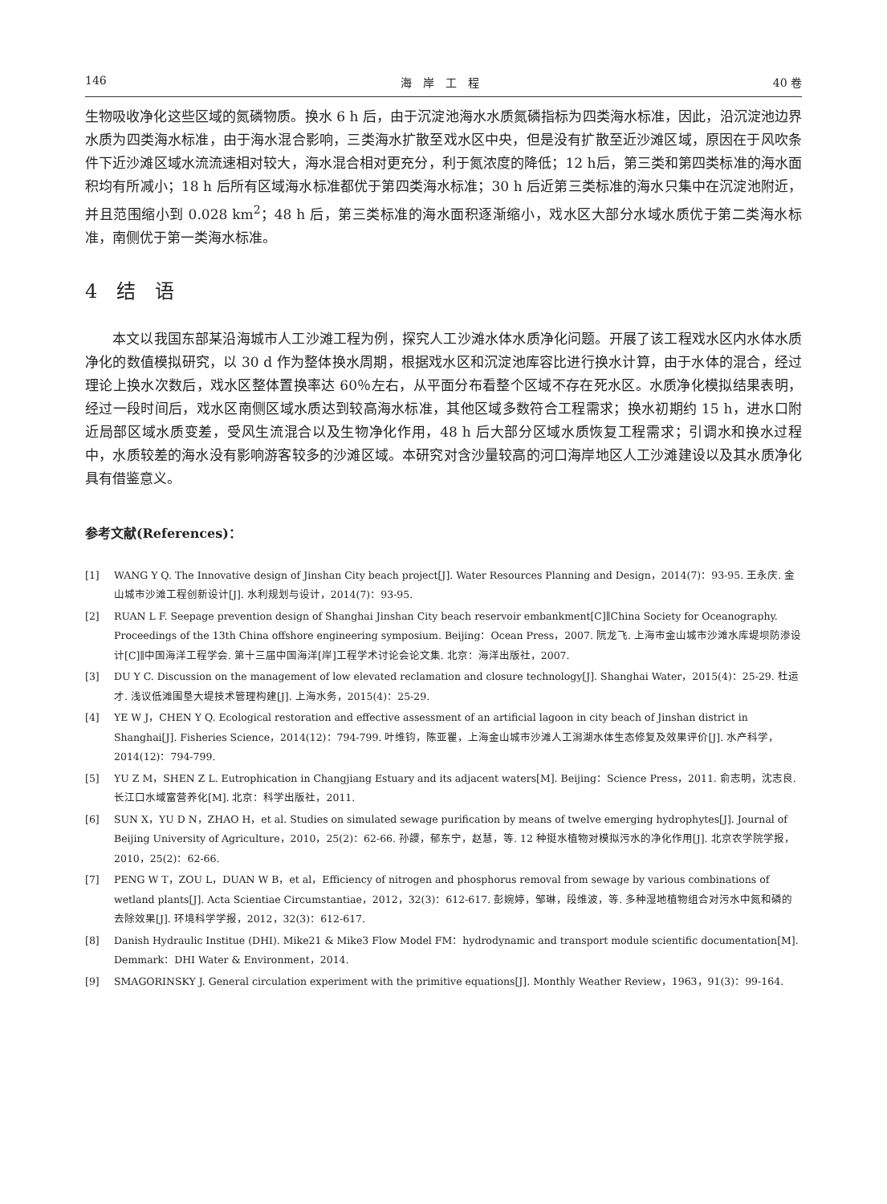146 海　岸　工　程 40 卷
生物吸收净化这些区域的氮磷物质。换水 6 h 后，由于沉淀池海水水质氮磷指标为四类海水标准，因此，沿沉淀池边界水质为四类海水标准，由于海水混合影响，三类海水扩散至戏水区中央，但是没有扩散至近沙滩区域，原因在于风吹条件下近沙滩区域水流流速相对较大，海水混合相对更充分，利于氮浓度的降低；12 h后，第三类和第四类标准的海水面积均有所减小；18 h 后所有区域海水标准都优于第四类海水标准；30 h 后近第三类标准的海水只集中在沉淀池附近，并且范围缩小到 0.028 km<sup>2</sup>；48 h 后，第三类标准的海水面积逐渐缩小，戏水区大部分水域水质优于第二类海水标准，南侧优于第一类海水标准。
4　结　语
本文以我国东部某沿海城市人工沙滩工程为例，探究人工沙滩水体水质净化问题。开展了该工程戏水区内水体水质净化的数值模拟研究，以 30 d 作为整体换水周期，根据戏水区和沉淀池库容比进行换水计算，由于水体的混合，经过理论上换水次数后，戏水区整体置换率达 60％左右，从平面分布看整个区域不存在死水区。水质净化模拟结果表明，经过一段时间后，戏水区南侧区域水质达到较高海水标准，其他区域多数符合工程需求；换水初期约 15 h，进水口附近局部区域水质变差，受风生流混合以及生物净化作用，48 h 后大部分区域水质恢复工程需求；引调水和换水过程中，水质较差的海水没有影响游客较多的沙滩区域。本研究对含沙量较高的河口海岸地区人工沙滩建设以及其水质净化具有借鉴意义。
参考文献(References)：
[1] WANG Y Q. The Innovative design of Jinshan City beach project[J]. Water Resources Planning and Design，2014(7)：93-95. 王永庆. 金山城市沙滩工程创新设计[J]. 水利规划与设计，2014(7)：93-95.
[2] RUAN L F. Seepage prevention design of Shanghai Jinshan City beach reservoir embankment[C]∥China Society for Oceanography. Proceedings of the 13th China offshore engineering symposium. Beijing：Ocean Press，2007. 阮龙飞. 上海市金山城市沙滩水库堤坝防渗设计[C]∥中国海洋工程学会. 第十三届中国海洋[岸]工程学术讨论会论文集. 北京：海洋出版社，2007.
[3] DU Y C. Discussion on the management of low elevated reclamation and closure technology[J]. Shanghai Water，2015(4)：25-29. 杜运才. 浅议低滩围垦大堤技术管理构建[J]. 上海水务，2015(4)：25-29.
[4] YE W J，CHEN Y Q. Ecological restoration and effective assessment of an artificial lagoon in city beach of Jinshan district in Shanghai[J]. Fisheries Science，2014(12)：794-799. 叶维钧，陈亚瞿，上海金山城市沙滩人工潟湖水体生态修复及效果评价[J]. 水产科学，2014(12)：794-799.
[5] YU Z M，SHEN Z L. Eutrophication in Changjiang Estuary and its adjacent waters[M]. Beijing：Science Press，2011. 俞志明，沈志良. 长江口水域富营养化[M]. 北京：科学出版社，2011.
[6] SUN X，YU D N，ZHAO H，et al. Studies on simulated sewage purification by means of twelve emerging hydrophytes[J]. Journal of Beijing University of Agriculture，2010，25(2)：62-66. 孙謖，郁东宁，赵慧，等. 12 种挺水植物对模拟污水的净化作用[J]. 北京农学院学报，2010，25(2)：62-66.
[7] PENG W T，ZOU L，DUAN W B，et al，Efficiency of nitrogen and phosphorus removal from sewage by various combinations of wetland plants[J]. Acta Scientiae Circumstantiae，2012，32(3)：612-617. 彭婉婷，邹琳，段维波，等. 多种湿地植物组合对污水中氮和磷的去除效果[J]. 环境科学学报，2012，32(3)：612-617.
[8] Danish Hydraulic Institue (DHI). Mike21 & Mike3 Flow Model FM：hydrodynamic and transport module scientific documentation[M]. Demmark：DHI Water & Environment，2014.
[9] SMAGORINSKY J. General circulation experiment with the primitive equations[J]. Monthly Weather Review，1963，91(3)：99-164.